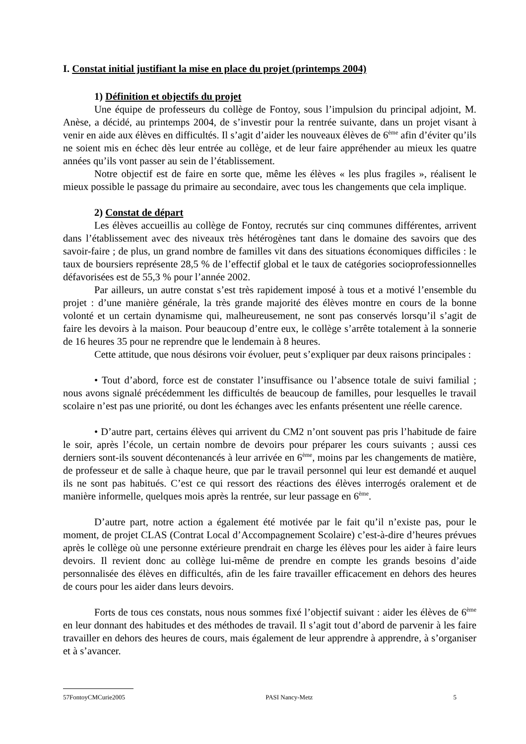I. Constat initial justifiant la mise en place du projet (printemps 2004)
1) Définition et objectifs du projet
Une équipe de professeurs du collège de Fontoy, sous l’impulsion du principal adjoint, M. Anèse, a décidé, au printemps 2004, de s’investir pour la rentrée suivante, dans un projet visant à venir en aide aux élèves en difficultés. Il s’agit d’aider les nouveaux élèves de 6<sup>ème</sup> afin d’éviter qu’ils ne soient mis en échec dès leur entrée au collège, et de leur faire appréhender au mieux les quatre années qu’ils vont passer au sein de l’établissement.
Notre objectif est de faire en sorte que, même les élèves « les plus fragiles », réalisent le mieux possible le passage du primaire au secondaire, avec tous les changements que cela implique.
2) Constat de départ
Les élèves accueillis au collège de Fontoy, recrutés sur cinq communes différentes, arrivent dans l’établissement avec des niveaux très hétérogènes tant dans le domaine des savoirs que des savoir-faire ; de plus, un grand nombre de familles vit dans des situations économiques difficiles : le taux de boursiers représente 28,5 % de l’effectif global et le taux de catégories socioprofessionnelles défavorisées est de 55,3 % pour l’année 2002.
Par ailleurs, un autre constat s’est très rapidement imposé à tous et a motivé l’ensemble du projet : d’une manière générale, la très grande majorité des élèves montre en cours de la bonne volonté et un certain dynamisme qui, malheureusement, ne sont pas conservés lorsqu’il s’agit de faire les devoirs à la maison. Pour beaucoup d’entre eux, le collège s’arrête totalement à la sonnerie de 16 heures 35 pour ne reprendre que le lendemain à 8 heures.
Cette attitude, que nous désirons voir évoluer, peut s’expliquer par deux raisons principales :
• Tout d’abord, force est de constater l’insuffisance ou l’absence totale de suivi familial ; nous avons signalé précédemment les difficultés de beaucoup de familles, pour lesquelles le travail scolaire n’est pas une priorité, ou dont les échanges avec les enfants présentent une réelle carence.
• D’autre part, certains élèves qui arrivent du CM2 n’ont souvent pas pris l’habitude de faire le soir, après l’école, un certain nombre de devoirs pour préparer les cours suivants ; aussi ces derniers sont-ils souvent décontenancés à leur arrivée en 6<sup>ème</sup>, moins par les changements de matière, de professeur et de salle à chaque heure, que par le travail personnel qui leur est demandé et auquel ils ne sont pas habitués. C’est ce qui ressort des réactions des élèves interrogés oralement et de manière informelle, quelques mois après la rentrée, sur leur passage en 6<sup>ème</sup>.
D’autre part, notre action a également été motivée par le fait qu’il n’existe pas, pour le moment, de projet CLAS (Contrat Local d’Accompagnement Scolaire) c’est-à-dire d’heures prévues après le collège où une personne extérieure prendrait en charge les élèves pour les aider à faire leurs devoirs. Il revient donc au collège lui-même de prendre en compte les grands besoins d’aide personnalisée des élèves en difficultés, afin de les faire travailler efficacement en dehors des heures de cours pour les aider dans leurs devoirs.
Forts de tous ces constats, nous nous sommes fixé l’objectif suivant : aider les élèves de 6<sup>ème</sup> en leur donnant des habitudes et des méthodes de travail. Il s’agit tout d’abord de parvenir à les faire travailler en dehors des heures de cours, mais également de leur apprendre à apprendre, à s’organiser et à s’avancer.
57FontoyCMCurie2005 PASI Nancy-Metz 5